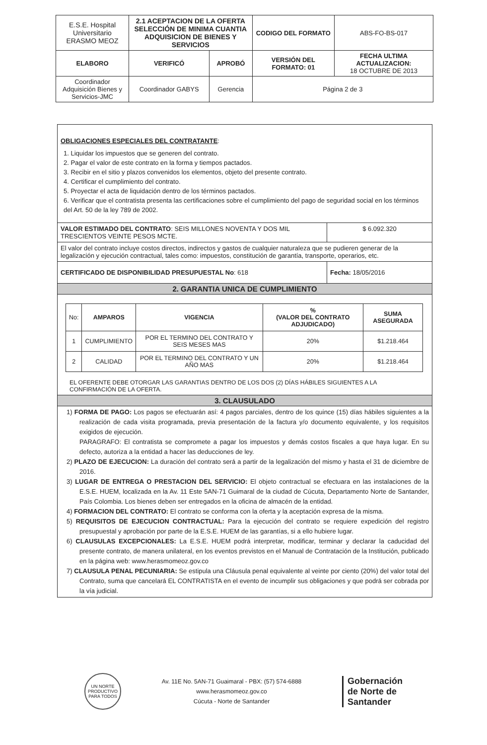| E.S.E. Hospital Universitario ERASMO MEOZ | 2.1 ACEPTACION DE LA OFERTA SELECCIÓN DE MINIMA CUANTIA ADQUISICION DE BIENES Y SERVICIOS | | CODIGO DEL FORMATO | ABS-FO-BS-017 |
| ELABORO | VERIFICÓ | APROBÓ | VERSIÓN DEL FORMATO: 01 | FECHA ULTIMA ACTUALIZACION: 18 OCTUBRE DE 2013 |
| Coordinador Adquisición Bienes y Servicios-JMC | Coordinador GABYS | Gerencia | Página 2 de 3 | |
OBLIGACIONES ESPECIALES DEL CONTRATANTE:
1. Liquidar los impuestos que se generen del contrato.
2. Pagar el valor de este contrato en la forma y tiempos pactados.
3. Recibir en el sitio y plazos convenidos los elementos, objeto del presente contrato.
4. Certificar el cumplimiento del contrato.
5. Proyectar el acta de liquidación dentro de los términos pactados.
6. Verificar que el contratista presenta las certificaciones sobre el cumplimiento del pago de seguridad social en los términos del Art. 50 de la ley 789 de 2002.
VALOR ESTIMADO DEL CONTRATO: SEIS MILLONES NOVENTA Y DOS MIL TRESCIENTOS VEINTE PESOS MCTE.
$ 6.092.320
El valor del contrato incluye costos directos, indirectos y gastos de cualquier naturaleza que se pudieren generar de la legalización y ejecución contractual, tales como: impuestos, constitución de garantía, transporte, operarios, etc.
CERTIFICADO DE DISPONIBILIDAD PRESUPUESTAL No: 618 Fecha: 18/05/2016
2. GARANTIA UNICA DE CUMPLIMIENTO
| No: | AMPAROS | VIGENCIA | % (VALOR DEL CONTRATO ADJUDICADO) | SUMA ASEGURADA |
| --- | --- | --- | --- | --- |
| 1 | CUMPLIMIENTO | POR EL TERMINO DEL CONTRATO Y SEIS MESES MAS | 20% | $1.218.464 |
| 2 | CALIDAD | POR EL TERMINO DEL CONTRATO Y UN AÑO MAS | 20% | $1.218.464 |
EL OFERENTE DEBE OTORGAR LAS GARANTIAS DENTRO DE LOS DOS (2) DÍAS HÁBILES SIGUIENTES A LA CONFIRMACIÓN DE LA OFERTA.
3. CLAUSULADO
1) FORMA DE PAGO: Los pagos se efectuarán así: 4 pagos parciales, dentro de los quince (15) días hábiles siguientes a la realización de cada visita programada, previa presentación de la factura y/o documento equivalente, y los requisitos exigidos de ejecución.
PARAGRAFO: El contratista se compromete a pagar los impuestos y demás costos fiscales a que haya lugar. En su defecto, autoriza a la entidad a hacer las deducciones de ley.
2) PLAZO DE EJECUCION: La duración del contrato será a partir de la legalización del mismo y hasta el 31 de diciembre de 2016.
3) LUGAR DE ENTREGA O PRESTACION DEL SERVICIO: El objeto contractual se efectuara en las instalaciones de la E.S.E. HUEM, localizada en la Av. 11 Este 5AN-71 Guimaral de la ciudad de Cúcuta, Departamento Norte de Santander, País Colombia. Los bienes deben ser entregados en la oficina de almacén de la entidad.
4) FORMACION DEL CONTRATO: El contrato se conforma con la oferta y la aceptación expresa de la misma.
5) REQUISITOS DE EJECUCION CONTRACTUAL: Para la ejecución del contrato se requiere expedición del registro presupuestal y aprobación por parte de la E.S.E. HUEM de las garantías, si a ello hubiere lugar.
6) CLAUSULAS EXCEPCIONALES: La E.S.E. HUEM podrá interpretar, modificar, terminar y declarar la caducidad del presente contrato, de manera unilateral, en los eventos previstos en el Manual de Contratación de la Institución, publicado en la página web: www.herasmomeoz.gov.co
7) CLAUSULA PENAL PECUNIARIA: Se estipula una Cláusula penal equivalente al veinte por ciento (20%) del valor total del Contrato, suma que cancelará EL CONTRATISTA en el evento de incumplir sus obligaciones y que podrá ser cobrada por la vía judicial.
UN NORTE PRODUCTIVO PARA TODOS
Av. 11E No. 5AN-71 Guaimaral - PBX: (57) 574-6888
www.herasmomeoz.gov.co
Cúcuta - Norte de Santander
Gobernación
de Norte de
Santander